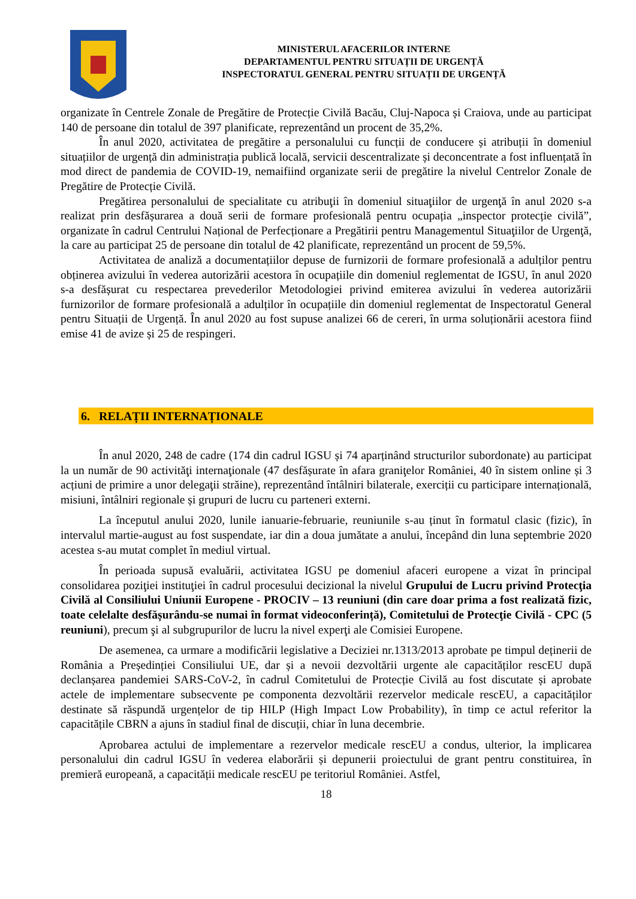MINISTERUL AFACERILOR INTERNE
DEPARTAMENTUL PENTRU SITUAȚII DE URGENȚĂ
INSPECTORATUL GENERAL PENTRU SITUAȚII DE URGENȚĂ
organizate în Centrele Zonale de Pregătire de Protecție Civilă Bacău, Cluj-Napoca și Craiova, unde au participat 140 de persoane din totalul de 397 planificate, reprezentând un procent de 35,2%.
În anul 2020, activitatea de pregătire a personalului cu funcții de conducere și atribuții în domeniul situațiilor de urgență din administrația publică locală, servicii descentralizate și deconcentrate a fost influențată în mod direct de pandemia de COVID-19, nemaifiind organizate serii de pregătire la nivelul Centrelor Zonale de Pregătire de Protecție Civilă.
Pregătirea personalului de specialitate cu atribuţii în domeniul situaţiilor de urgenţă în anul 2020 s-a realizat prin desfășurarea a două serii de formare profesională pentru ocupația „inspector protecție civilă”, organizate în cadrul Centrului Național de Perfecționare a Pregătirii pentru Managementul Situaţiilor de Urgenţă, la care au participat 25 de persoane din totalul de 42 planificate, reprezentând un procent de 59,5%.
Activitatea de analiză a documentațiilor depuse de furnizorii de formare profesională a adulților pentru obținerea avizului în vederea autorizării acestora în ocupațiile din domeniul reglementat de IGSU, în anul 2020 s-a desfășurat cu respectarea prevederilor Metodologiei privind emiterea avizului în vederea autorizării furnizorilor de formare profesională a adulților în ocupațiile din domeniul reglementat de Inspectoratul General pentru Situații de Urgență. În anul 2020 au fost supuse analizei 66 de cereri, în urma soluționării acestora fiind emise 41 de avize și 25 de respingeri.
6. RELAȚII INTERNAȚIONALE
În anul 2020, 248 de cadre (174 din cadrul IGSU și 74 aparținând structurilor subordonate) au participat la un număr de 90 activităţi internaţionale (47 desfășurate în afara graniţelor României, 40 în sistem online și 3 acțiuni de primire a unor delegaţii străine), reprezentând întâlniri bilaterale, exerciții cu participare internațională, misiuni, întâlniri regionale și grupuri de lucru cu parteneri externi.
La începutul anului 2020, lunile ianuarie-februarie, reuniunile s-au ținut în formatul clasic (fizic), în intervalul martie-august au fost suspendate, iar din a doua jumătate a anului, începând din luna septembrie 2020 acestea s-au mutat complet în mediul virtual.
În perioada supusă evaluării, activitatea IGSU pe domeniul afaceri europene a vizat în principal consolidarea poziţiei instituţiei în cadrul procesului decizional la nivelul Grupului de Lucru privind Protecţia Civilă al Consiliului Uniunii Europene - PROCIV – 13 reuniuni (din care doar prima a fost realizată fizic, toate celelalte desfășurându-se numai în format videoconferință), Comitetului de Protecţie Civilă - CPC (5 reuniuni), precum şi al subgrupurilor de lucru la nivel experţi ale Comisiei Europene.
De asemenea, ca urmare a modificării legislative a Deciziei nr.1313/2013 aprobate pe timpul deținerii de România a Președinției Consiliului UE, dar și a nevoii dezvoltării urgente ale capacităților rescEU după declanșarea pandemiei SARS-CoV-2, în cadrul Comitetului de Protecție Civilă au fost discutate și aprobate actele de implementare subsecvente pe componenta dezvoltării rezervelor medicale rescEU, a capacităților destinate să răspundă urgențelor de tip HILP (High Impact Low Probability), în timp ce actul referitor la capacitățile CBRN a ajuns în stadiul final de discuții, chiar în luna decembrie.
Aprobarea actului de implementare a rezervelor medicale rescEU a condus, ulterior, la implicarea personalului din cadrul IGSU în vederea elaborării și depunerii proiectului de grant pentru constituirea, în premieră europeană, a capacității medicale rescEU pe teritoriul României. Astfel,
18